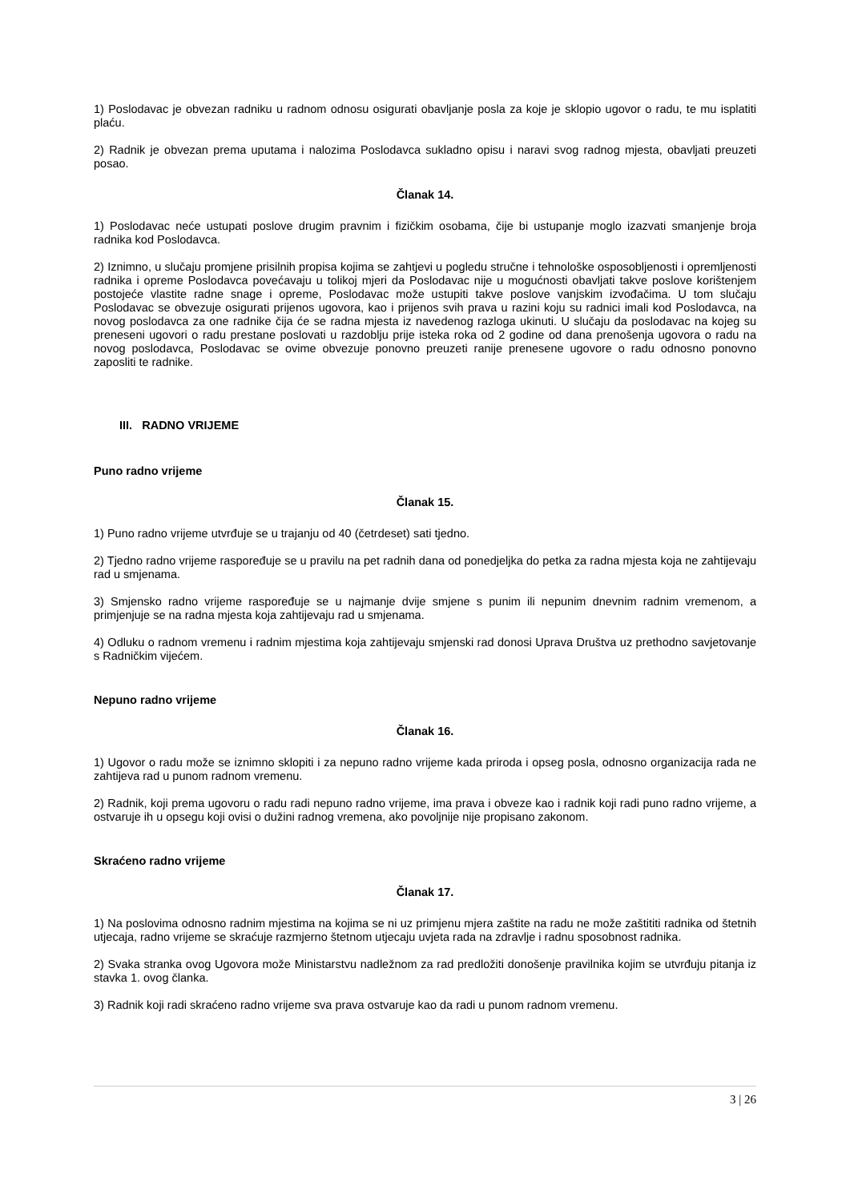1) Poslodavac je obvezan radniku u radnom odnosu osigurati obavljanje posla za koje je sklopio ugovor o radu, te mu isplatiti plaću.
2) Radnik je obvezan prema uputama i nalozima Poslodavca sukladno opisu i naravi svog radnog mjesta, obavljati preuzeti posao.
Članak 14.
1) Poslodavac neće ustupati poslove drugim pravnim i fizičkim osobama, čije bi ustupanje moglo izazvati smanjenje broja radnika kod Poslodavca.
2) Iznimno, u slučaju promjene prisilnih propisa kojima se zahtjevi u pogledu stručne i tehnološke osposobljenosti i opremljenosti radnika i opreme Poslodavca povećavaju u tolikoj mjeri da Poslodavac nije u mogućnosti obavljati takve poslove korištenjem postojeće vlastite radne snage i opreme, Poslodavac može ustupiti takve poslove vanjskim izvođačima. U tom slučaju Poslodavac se obvezuje osigurati prijenos ugovora, kao i prijenos svih prava u razini koju su radnici imali kod Poslodavca, na novog poslodavca za one radnike čija će se radna mjesta iz navedenog razloga ukinuti. U slučaju da poslodavac na kojeg su preneseni ugovori o radu prestane poslovati u razdoblju prije isteka roka od 2 godine od dana prenošenja ugovora o radu na novog poslodavca, Poslodavac se ovime obvezuje ponovno preuzeti ranije prenesene ugovore o radu odnosno ponovno zaposliti te radnike.
III. RADNO VRIJEME
Puno radno vrijeme
Članak 15.
1) Puno radno vrijeme utvrđuje se u trajanju od 40 (četrdeset) sati tjedno.
2) Tjedno radno vrijeme raspoređuje se u pravilu na pet radnih dana od ponedjeljka do petka za radna mjesta koja ne zahtijevaju rad u smjenama.
3) Smjensko radno vrijeme raspoređuje se u najmanje dvije smjene s punim ili nepunim dnevnim radnim vremenom, a primjenjuje se na radna mjesta koja zahtijevaju rad u smjenama.
4) Odluku o radnom vremenu i radnim mjestima koja zahtijevaju smjenski rad donosi Uprava Društva uz prethodno savjetovanje s Radničkim vijećem.
Nepuno radno vrijeme
Članak 16.
1) Ugovor o radu može se iznimno sklopiti i za nepuno radno vrijeme kada priroda i opseg posla, odnosno organizacija rada ne zahtijeva rad u punom radnom vremenu.
2) Radnik, koji prema ugovoru o radu radi nepuno radno vrijeme, ima prava i obveze kao i radnik koji radi puno radno vrijeme, a ostvaruje ih u opsegu koji ovisi o dužini radnog vremena, ako povoljnije nije propisano zakonom.
Skraćeno radno vrijeme
Članak 17.
1) Na poslovima odnosno radnim mjestima na kojima se ni uz primjenu mjera zaštite na radu ne može zaštititi radnika od štetnih utjecaja, radno vrijeme se skraćuje razmjerno štetnom utjecaju uvjeta rada na zdravlje i radnu sposobnost radnika.
2) Svaka stranka ovog Ugovora može Ministarstvu nadležnom za rad predložiti donošenje pravilnika kojim se utvrđuju pitanja iz stavka 1. ovog članka.
3) Radnik koji radi skraćeno radno vrijeme sva prava ostvaruje kao da radi u punom radnom vremenu.
3 | 26